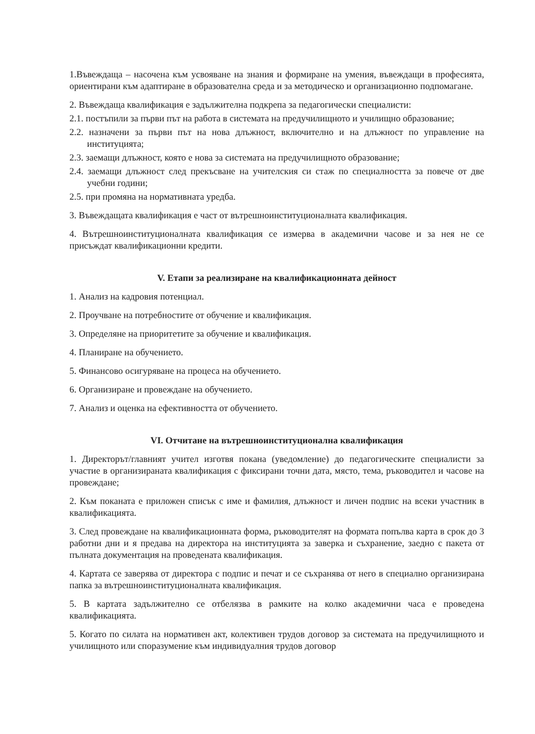1.Въвеждаща – насочена към усвояване на знания и формиране на умения, въвеждащи в професията, ориентирани към адаптиране в образователна среда и за методическо и организационно подпомагане.
2. Въвеждаща квалификация е задължителна подкрепа за педагогически специалисти:
2.1. постъпили за първи път на работа в системата на предучилищното и училищно образование;
2.2. назначени за първи път на нова длъжност, включително и на длъжност по управление на институцията;
2.3. заемащи длъжност, която е нова за системата на предучилищното образование;
2.4. заемащи длъжност след прекъсване на учителския си стаж по специалността за повече от две учебни години;
2.5. при промяна на нормативната уредба.
3. Въвеждащата квалификация е част от вътрешноинституционалната квалификация.
4. Вътрешноинституционалната квалификация се измерва в академични часове и за нея не се присъждат квалификационни кредити.
V. Етапи за реализиране на квалификационната дейност
1. Анализ на кадровия потенциал.
2. Проучване на потребностите от обучение и квалификация.
3. Определяне на приоритетите за обучение и квалификация.
4. Планиране на обучението.
5. Финансово осигуряване на процеса на обучението.
6. Организиране и провеждане на обучението.
7. Анализ и оценка на ефективността от обучението.
VI. Отчитане на вътрешноинституционална квалификация
1. Директорът/главният учител изготвя покана (уведомление) до педагогическите специалисти за участие в организираната квалификация с фиксирани точни дата, място, тема, ръководител и часове на провеждане;
2. Към поканата е приложен списък с име и фамилия, длъжност и личен подпис на всеки участник в квалификацията.
3. След провеждане на квалификационната форма, ръководителят на формата попълва карта в срок до 3 работни дни и я предава на директора на институцията за заверка и съхранение, заедно с пакета от пълната документация на проведената квалификация.
4. Картата се заверява от директора с подпис и печат и се съхранява от него в специално организирана папка за вътрешноинституционалната квалификация.
5. В картата задължително се отбелязва в рамките на колко академични часа е проведена квалификацията.
5. Когато по силата на нормативен акт, колективен трудов договор за системата на предучилищното и училищното или споразумение към индивидуалния трудов договор